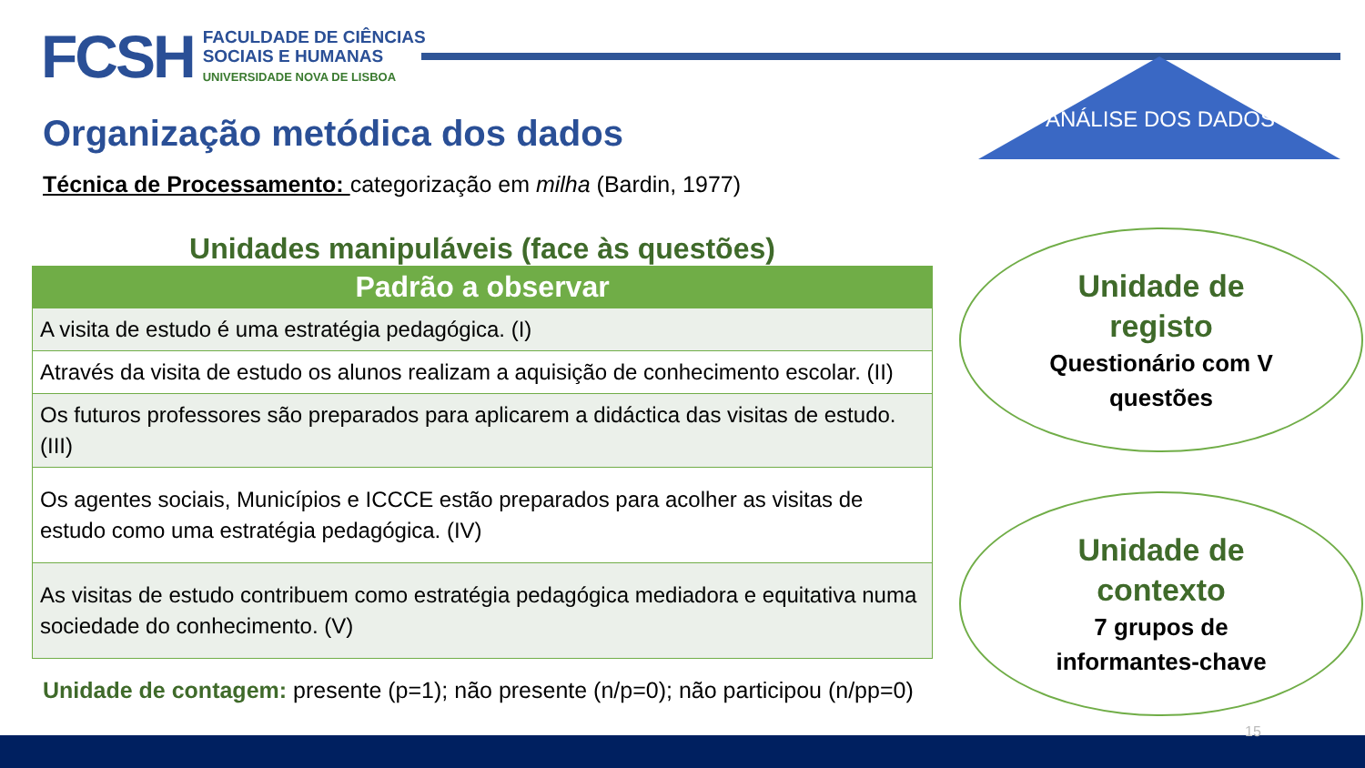FCSH
FACULDADE DE CIÊNCIAS
SOCIAIS E HUMANAS
UNIVERSIDADE NOVA DE LISBOA
ANÁLISE DOS DADOS
Organização metódica dos dados
Técnica de Processamento: categorização em milha (Bardin, 1977)
Unidades manipuláveis (face às questões)
| Padrão a observar |
| --- |
| A visita de estudo é uma estratégia pedagógica. (I) |
| Através da visita de estudo os alunos realizam a aquisição de conhecimento escolar. (II) |
| Os futuros professores são preparados para aplicarem a didáctica das visitas de estudo. (III) |
| Os agentes sociais, Municípios e ICCCE estão preparados para acolher as visitas de estudo como uma estratégia pedagógica. (IV) |
| As visitas de estudo contribuem como estratégia pedagógica mediadora e equitativa numa sociedade do conhecimento. (V) |
Unidade de contagem: presente (p=1); não presente (n/p=0); não participou (n/pp=0)
Unidade de
registo
Questionário com V
questões
Unidade de
contexto
7 grupos de
informantes-chave
15